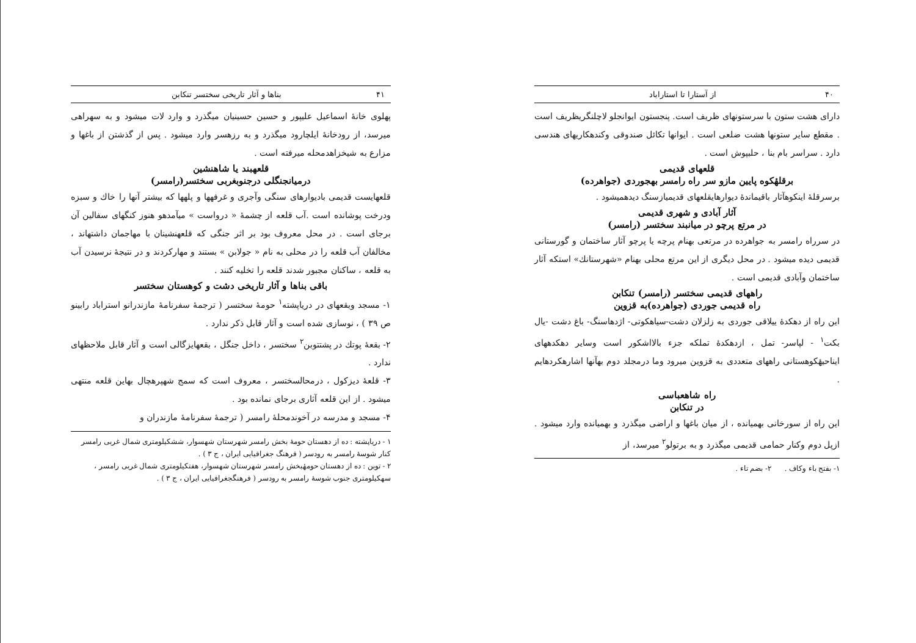۴۰ از آستارا تا استاراباد
دارای هشت ستون با سرستونهای ظریف است. پنجستون ایوانجلو لاچلنگریظریف است . مقطع سایر ستونها هشت ضلعی است . ایوانها تکائل صندوقی وکندهکاریهای هندسی دارد . سراسر بام بنا ، حلبپوش است .
قلعهای قدیمی
برقلهٔکوه پایین مازو سر راه رامسر بهجوردی (جواهرده)
برسرقلهٔ اینکوهآثار باقیماندهٔ دیوارهایقلعهای قدیمیازسنگ دیدهمیشود .
آثار آبادی و شهری قدیمی
در مرتع پرچو در میانبند سختسر (رامسر)
در سرراه رامسر به جواهرده در مرتعی بهنام پرچه یا پرچو آثار ساختمان و گورستانی قدیمی دیده میشود . در محل دیگری از این مرتع محلی بهنام «شهرستانك» استکه آثار ساختمان وآبادی قدیمی است .
راههای قدیمی سختسر (رامسر) تنکابن
راه قدیمی جوردی (جواهرده)به قزوین
این راه از دهکدهٔ ییلاقی جوردی به زلزلان دشت-سیاهکوتی- اژدهاسنگ- باغ دشت -یال بکت<sup>۱</sup> - لپاسر- تمل ، ازدهکدهٔ تملکه جزء بالااشکور است وسایر دهکدههای ایناحیهٔکوهستانی راههای متعددی به قزوین میرود وما درمجلد دوم بهآنها اشارهکردهایم .
راه شاهعباسی
در تنکابن
این راه از سورخانی بهمیانده ، از میان باغها و اراضی میگذرد و بهمیانده وارد میشود . ازپل دوم وکنار حمامی قدیمی میگذرد و به برتولو<sup>۲</sup> میرسد، از
۱- بفتح باء وکاف . ۲- بضم تاء .
۴۱ بناها و آثار تاریخی سختسر تنکابن
پهلوی خانهٔ اسماعیل علیپور و حسین حسینیان میگذرد و وارد لات میشود و به سهراهی میرسد، از رودخانهٔ ایلچارود میگذرد و به رزهسر وارد میشود . پس از گذشتن از باغها و مزارع به شیخزاهدمحله میرفته است .
قلعهبند یا شاهنشین
درمیانجنگلی درجنوبغربی سختسر(رامسر)
قلعهایست قدیمی بادیوارهای سنگی وآجری و غرفهها و پلهها که بیشتر آنها را خاك و سبزه ودرخت پوشانده است .آب قلعه از چشمهٔ « درواست » میآمدهو هنوز کنگهای سفالین آن برجای است . در محل معروف بود بر اثر جنگی که قلعهنشینان با مهاجمان داشتهاند ، مخالفان آب قلعه را در محلی به نام « جولابن » بستند و مهارکردند و در نتیجهٔ نرسیدن آب به قلعه ، ساکنان مجبور شدند قلعه را تخلیه کنند .
باقی بناها و آثار تاریخی دشت و کوهستان سختسر
۱- مسجد وبقعهای در دریاپشته<sup>۱</sup> حومهٔ سختسر ( ترجمهٔ سفرنامهٔ مازندرانو استراباد رابینو ص ۳۹ ) ، نوسازی شده است و آثار قابل ذکر ندارد .
۲- بقعهٔ پوتك در پشتتوبن<sup>۲</sup> سختسر ، داخل جنگل ، بقعهایزگالی است و آثار قابل ملاحظهای ندارد .
۳- قلعهٔ دیزکول ، درمحالسختسر ، معروف است که سمج شهپرهچال بهاین قلعه منتهی میشود . از این قلعه آثاری برجای نمانده بود .
۴- مسجد و مدرسه در آخوندمحلهٔ رامسر ( ترجمهٔ سفرنامهٔ مازندران و
۱ - دریاپشته : ده از دهستان حومهٔ بخش رامسر شهرستان شهسوار، ششکیلومتری شمال غربی رامسر کنار شوسهٔ رامسر به رودسر ( فرهنگ جغرافیایی ایران ، ج ۳ ) .
۲ - توبن : ده از دهستان حومهٔبخش رامسر شهرستان شهسوار، هفتکیلومتری شمال غربی رامسر ، سهکیلومتری جنوب شوسهٔ رامسر به رودسر ( فرهنگجغرافیایی ایران ، ج ۳ ) .